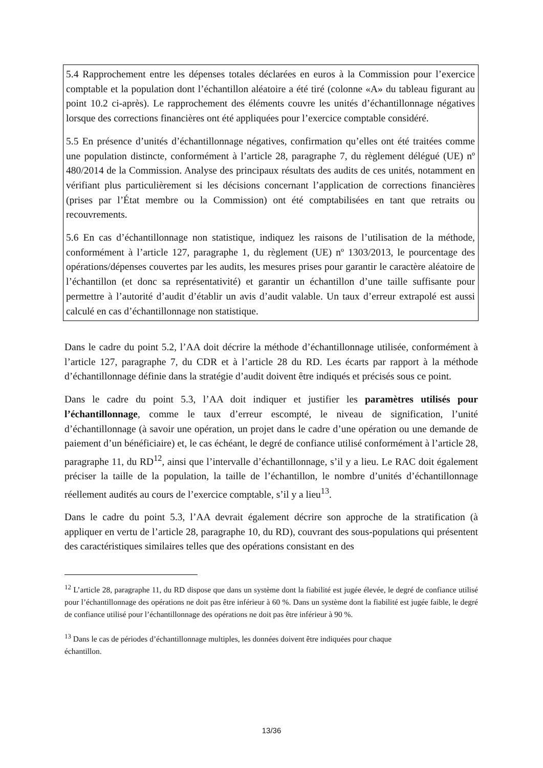5.4 Rapprochement entre les dépenses totales déclarées en euros à la Commission pour l’exercice comptable et la population dont l’échantillon aléatoire a été tiré (colonne «A» du tableau figurant au point 10.2 ci-après). Le rapprochement des éléments couvre les unités d’échantillonnage négatives lorsque des corrections financières ont été appliquées pour l’exercice comptable considéré.
5.5 En présence d’unités d’échantillonnage négatives, confirmation qu’elles ont été traitées comme une population distincte, conformément à l’article 28, paragraphe 7, du règlement délégué (UE) nº 480/2014 de la Commission. Analyse des principaux résultats des audits de ces unités, notamment en vérifiant plus particulièrement si les décisions concernant l’application de corrections financières (prises par l’État membre ou la Commission) ont été comptabilisées en tant que retraits ou recouvrements.
5.6 En cas d’échantillonnage non statistique, indiquez les raisons de l’utilisation de la méthode, conformément à l’article 127, paragraphe 1, du règlement (UE) nº 1303/2013, le pourcentage des opérations/dépenses couvertes par les audits, les mesures prises pour garantir le caractère aléatoire de l’échantillon (et donc sa représentativité) et garantir un échantillon d’une taille suffisante pour permettre à l’autorité d’audit d’établir un avis d’audit valable. Un taux d’erreur extrapolé est aussi calculé en cas d’échantillonnage non statistique.
Dans le cadre du point 5.2, l’AA doit décrire la méthode d’échantillonnage utilisée, conformément à l’article 127, paragraphe 7, du CDR et à l’article 28 du RD. Les écarts par rapport à la méthode d’échantillonnage définie dans la stratégie d’audit doivent être indiqués et précisés sous ce point.
Dans le cadre du point 5.3, l’AA doit indiquer et justifier les paramètres utilisés pour l’échantillonnage, comme le taux d’erreur escompté, le niveau de signification, l’unité d’échantillonnage (à savoir une opération, un projet dans le cadre d’une opération ou une demande de paiement d’un bénéficiaire) et, le cas échéant, le degré de confiance utilisé conformément à l’article 28, paragraphe 11, du RD<sup>12</sup>, ainsi que l’intervalle d’échantillonnage, s’il y a lieu. Le RAC doit également préciser la taille de la population, la taille de l’échantillon, le nombre d’unités d’échantillonnage réellement audités au cours de l’exercice comptable, s’il y a lieu<sup>13</sup>.
Dans le cadre du point 5.3, l’AA devrait également décrire son approche de la stratification (à appliquer en vertu de l’article 28, paragraphe 10, du RD), couvrant des sous-populations qui présentent des caractéristiques similaires telles que des opérations consistant en des
<sup>12</sup> L’article 28, paragraphe 11, du RD dispose que dans un système dont la fiabilité est jugée élevée, le degré de confiance utilisé pour l’échantillonnage des opérations ne doit pas être inférieur à 60 %. Dans un système dont la fiabilité est jugée faible, le degré de confiance utilisé pour l’échantillonnage des opérations ne doit pas être inférieur à 90 %.
<sup>13</sup> Dans le cas de périodes d’échantillonnage multiples, les données doivent être indiquées pour chaque
échantillon.
13/36